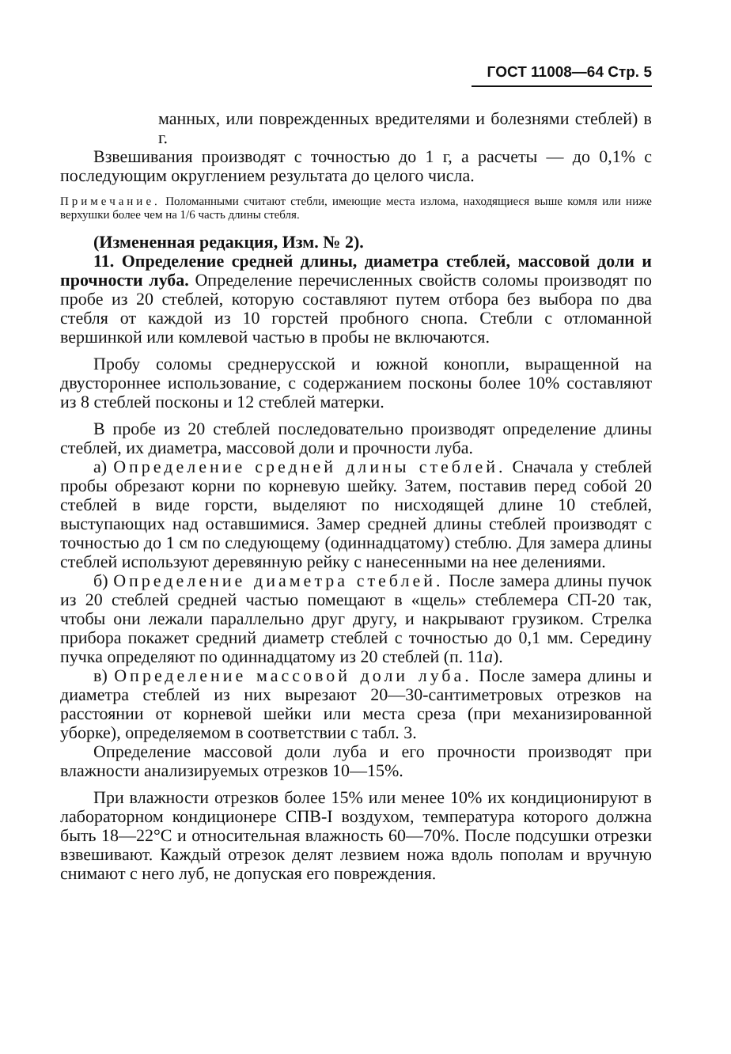ГОСТ 11008—64 Стр. 5
манных, или поврежденных вредителями и болезнями стеблей) в г.
Взвешивания производят с точностью до 1 г, а расчеты — до 0,1% с последующим округлением результата до целого числа.
Примечание. Поломанными считают стебли, имеющие места излома, находящиеся выше комля или ниже верхушки более чем на 1/6 часть длины стебля.
(Измененная редакция, Изм. № 2).
11. Определение средней длины, диаметра стеблей, массовой доли и прочности луба. Определение перечисленных свойств соломы производят по пробе из 20 стеблей, которую составляют путем отбора без выбора по два стебля от каждой из 10 горстей пробного снопа. Стебли с отломанной вершинкой или комлевой частью в пробы не включаются.
Пробу соломы среднерусской и южной конопли, выращенной на двустороннее использование, с содержанием посконы более 10% составляют из 8 стеблей посконы и 12 стеблей матерки.
В пробе из 20 стеблей последовательно производят определение длины стеблей, их диаметра, массовой доли и прочности луба.
а) Определение средней длины стеблей. Сначала у стеблей пробы обрезают корни по корневую шейку. Затем, поставив перед собой 20 стеблей в виде горсти, выделяют по нисходящей длине 10 стеблей, выступающих над оставшимися. Замер средней длины стеблей производят с точностью до 1 см по следующему (одиннадцатому) стеблю. Для замера длины стеблей используют деревянную рейку с нанесенными на нее делениями.
б) Определение диаметра стеблей. После замера длины пучок из 20 стеблей средней частью помещают в «щель» стеблемера СП-20 так, чтобы они лежали параллельно друг другу, и накрывают грузиком. Стрелка прибора покажет средний диаметр стеблей с точностью до 0,1 мм. Середину пучка определяют по одиннадцатому из 20 стеблей (п. 11а).
в) Определение массовой доли луба. После замера длины и диаметра стеблей из них вырезают 20—30-сантиметровых отрезков на расстоянии от корневой шейки или места среза (при механизированной уборке), определяемом в соответствии с табл. 3.
Определение массовой доли луба и его прочности производят при влажности анализируемых отрезков 10—15%.
При влажности отрезков более 15% или менее 10% их кондиционируют в лабораторном кондиционере СПВ-I воздухом, температура которого должна быть 18—22°С и относительная влажность 60—70%. После подсушки отрезки взвешивают. Каждый отрезок делят лезвием ножа вдоль пополам и вручную снимают с него луб, не допуская его повреждения.